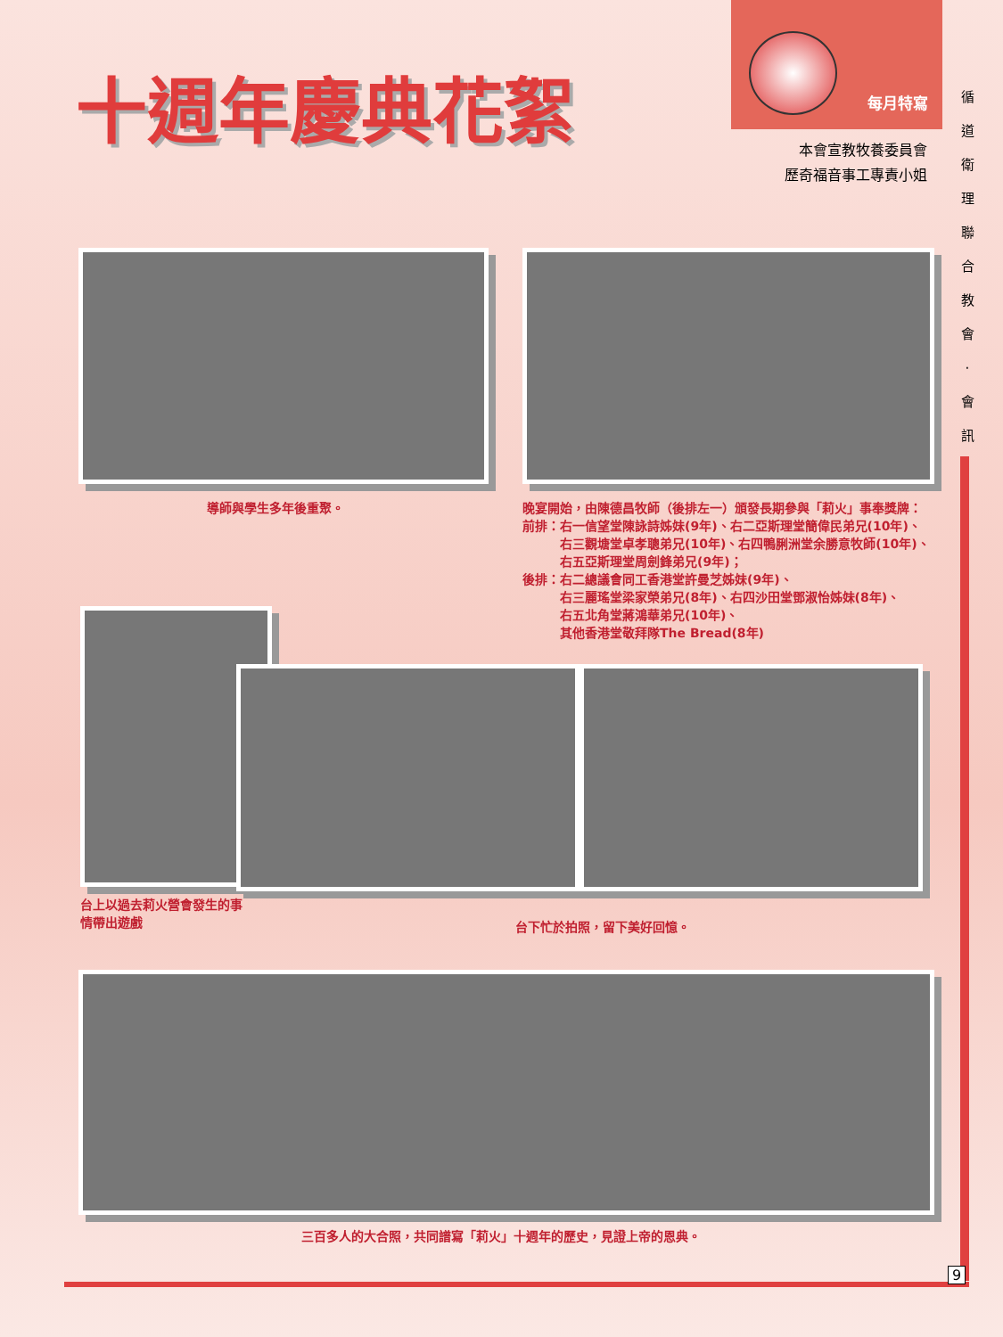十週年慶典花絮
每月特寫
本會宣教牧養委員會
歷奇福音事工專責小姐
循 道 衛 理 聯 合 教 會 · 會 訊
導師與學生多年後重聚。
晚宴開始，由陳德昌牧師（後排左一）頒發長期參與「莉火」事奉獎牌：
前排：右一信望堂陳詠詩姊妹(9年)、右二亞斯理堂簡偉民弟兄(10年)、
　　　右三觀塘堂卓孝聰弟兄(10年)、右四鴨脷洲堂余勝意牧師(10年)、
　　　右五亞斯理堂周劍鋒弟兄(9年)；
後排：右二總議會同工香港堂許曼芝姊妹(9年)、
　　　右三麗瑤堂梁家榮弟兄(8年)、右四沙田堂鄧淑怡姊妹(8年)、
　　　右五北角堂蔣鴻華弟兄(10年)、
　　　其他香港堂敬拜隊The Bread(8年)
台上以過去莉火營會發生的事
情帶出遊戲
台下忙於拍照，留下美好回憶。
三百多人的大合照，共同譜寫「莉火」十週年的歷史，見證上帝的恩典。
9